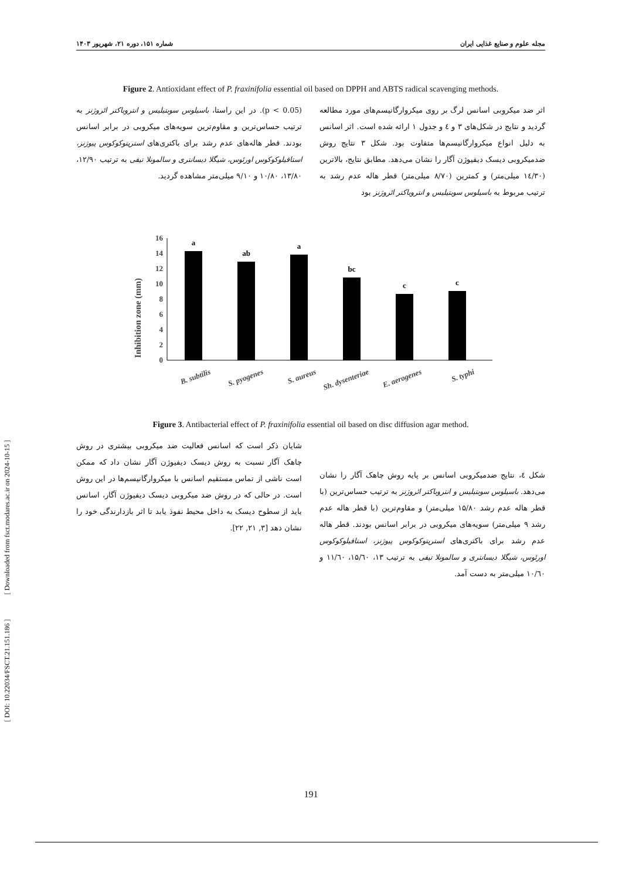مجله علوم و صنایع غذایی ایران شماره ۱۵۱، دوره ۲۱، شهریور ۱۴۰۳
Figure 2. Antioxidant effect of P. fraxinifolia essential oil based on DPPH and ABTS radical scavenging methods.
اثر ضد میکروبی اسانس لرگ بر روی میکروارگانیسم‌های مورد مطالعه گردید و نتایج در شکل‌های ۳ و ٤ و جدول ۱ ارائه شده است. اثر اسانس به دلیل انواع میکروارگانیسم‌ها متفاوت بود. شکل ۳ نتایج روش ضدمیکروبی دیسک دیفیوژن آگار را نشان می‌دهد. مطابق نتایج، بالاترین (۱٤/۳۰ میلی‌متر) و کمترین (۸/۷۰ میلی‌متر) قطر هاله عدم رشد به ترتیب مربوط به باسیلوس سوبتیلیس و انتروباکتر ائروژنز بود
(p < 0.05). در این راستا، باسیلوس سوبتیلیس و انتروباکتر ائروژنز به ترتیب حساس‌ترین و مقاوم‌ترین سویه‌های میکروبی در برابر اسانس بودند. قطر هاله‌های عدم رشد برای باکتری‌های استرپتوکوکوس پیوژنز، استافیلوکوکوس اورئوس، شیگلا دیسانتری و سالمونلا تیفی به ترتیب ۱۲/۹۰، ۱۳/۸۰، ۱۰/۸۰ و ۹/۱۰ میلی‌متر مشاهده گردید.
Inhibition zone (mm)
0
2
4
6
8
10
12
14
16
a
ab
a
bc
c
c
B. subtilis
S. pyogenes
S. aureus
Sh. dysenteriae
E. aerogenes
S. typhi
Figure 3. Antibacterial effect of P. fraxinifolia essential oil based on disc diffusion agar method.
شکل ٤، نتایج ضدمیکروبی اسانس بر پایه روش چاهک آگار را نشان می‌دهد. باسیلوس سوبتیلیس و انتروباکتر ائروژنز به ترتیب حساس‌ترین (با قطر هاله عدم رشد ۱۵/۸۰ میلی‌متر) و مقاوم‌ترین (با قطر هاله عدم رشد ۹ میلی‌متر) سویه‌های میکروبی در برابر اسانس بودند. قطر هاله عدم رشد برای باکتری‌های استرپتوکوکوس پیوژنز، استافیلوکوکوس اورئوس، شیگلا دیسانتری و سالمونلا تیفی به ترتیب ۱۳، ۱۵/٦۰، ۱۱/٦۰ و ۱۰/٦۰ میلی‌متر به دست آمد.
شایان ذکر است که اسانس فعالیت ضد میکروبی بیشتری در روش چاهک آگار نسبت به روش دیسک دیفیوژن آگار نشان داد که ممکن است ناشی از تماس مستقیم اسانس با میکروارگانیسم‌ها در این روش است. در حالی که در روش ضد میکروبی دیسک دیفیوژن آگار، اسانس باید از سطوح دیسک به داخل محیط نفوذ یابد تا اثر بازدارندگی خود را نشان دهد [۳, ۲۱, ۲۲].
[ DOI: 10.22034/FSCT.21.151.186 ] [ Downloaded from fsct.modares.ac.ir on 2024-10-15 ]
191